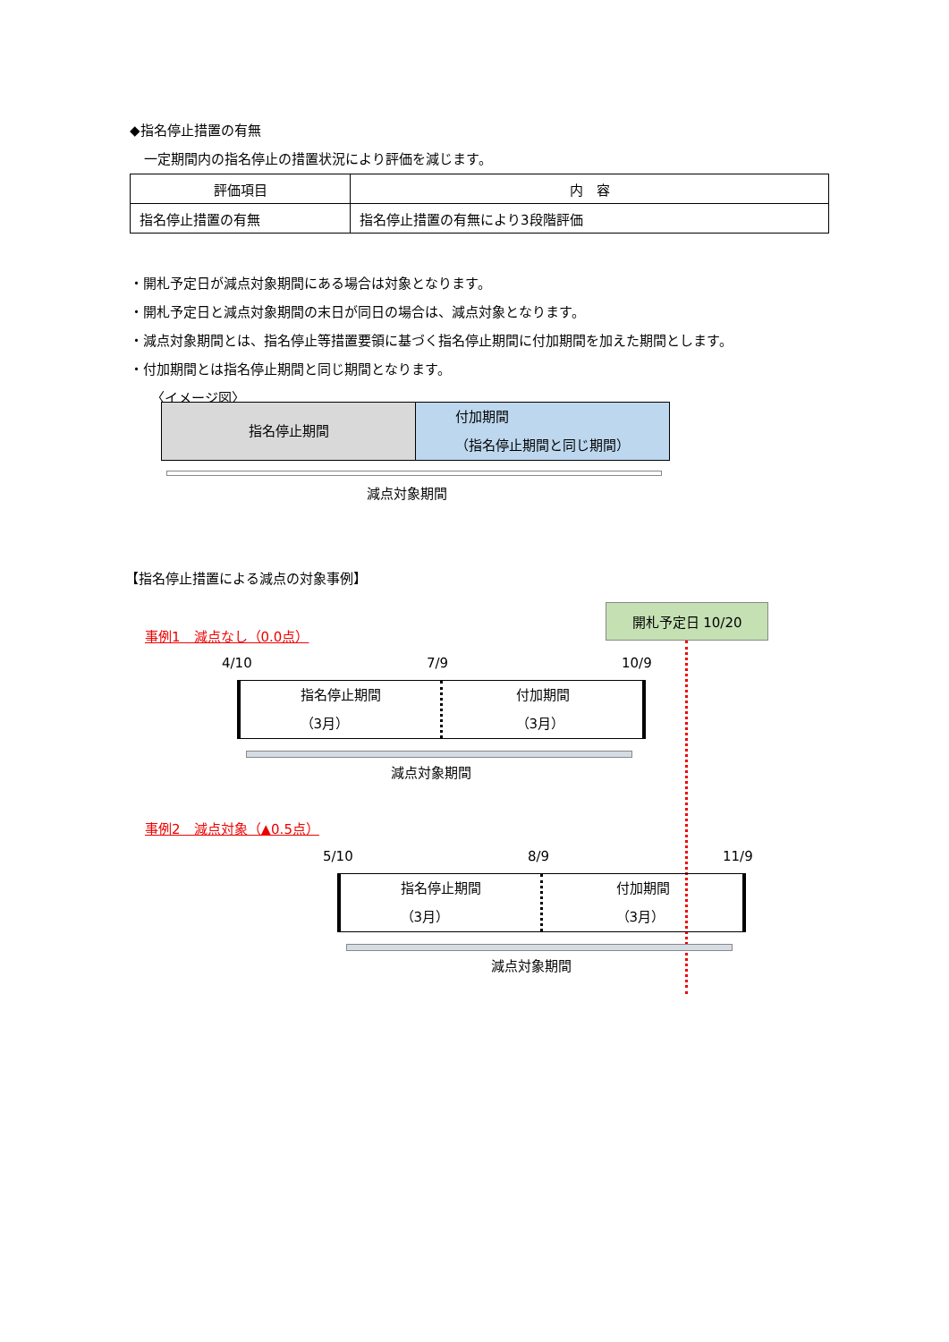◆指名停止措置の有無
一定期間内の指名停止の措置状況により評価を減じます。
| 評価項目 | 内 容 |
| --- | --- |
| 指名停止措置の有無 | 指名停止措置の有無により3段階評価 |
・開札予定日が減点対象期間にある場合は対象となります。
・開札予定日と減点対象期間の末日が同日の場合は、減点対象となります。
・減点対象期間とは、指名停止等措置要領に基づく指名停止期間に付加期間を加えた期間とします。
・付加期間とは指名停止期間と同じ期間となります。
〈イメージ図〉
指名停止期間 付加期間
（指名停止期間と同じ期間）
減点対象期間
【指名停止措置による減点の対象事例】
開札予定日 10/20
事例1　減点なし（0.0点）
4/10 7/9 10/9
指名停止期間
（3月）
付加期間
（3月）
減点対象期間
事例2　減点対象（▲0.5点）
5/10 8/9 11/9
指名停止期間
（3月）
付加期間
（3月）
減点対象期間